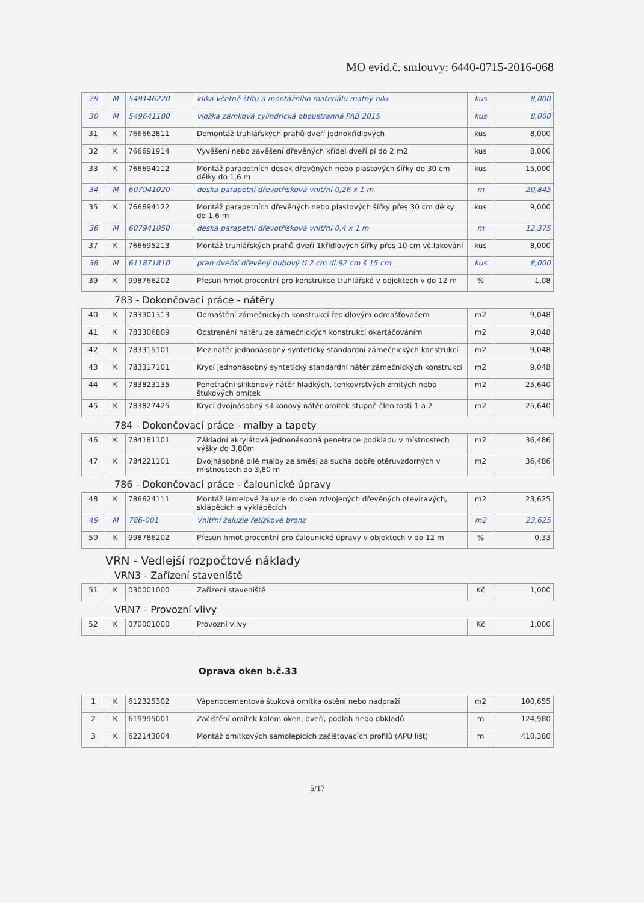MO evid.č. smlouvy: 6440-0715-2016-068
| 29 | M | 549146220 | klika včetně štítu a montážního materiálu matný nikl | kus | 8,000 |
| 30 | M | 549641100 | vložka zámková cylindrická oboustranná FAB 2015 | kus | 8,000 |
| 31 | K | 766662811 | Demontáž truhlářských prahů dveří jednokřídlových | kus | 8,000 |
| 32 | K | 766691914 | Vyvěšení nebo zavěšení dřevěných křídel dveří pl do 2 m2 | kus | 8,000 |
| 33 | K | 766694112 | Montáž parapetních desek dřevěných nebo plastových šířky do 30 cm délky do 1,6 m | kus | 15,000 |
| 34 | M | 607941020 | deska parapetní dřevotřísková vnitřní 0,26 x 1 m | m | 20,845 |
| 35 | K | 766694122 | Montáž parapetních dřevěných nebo plastových šířky přes 30 cm délky do 1,6 m | kus | 9,000 |
| 36 | M | 607941050 | deska parapetní dřevotřísková vnitřní 0,4 x 1 m | m | 12,375 |
| 37 | K | 766695213 | Montáž truhlářských prahů dveří 1křídlových šířky přes 10 cm vč.lakování | kus | 8,000 |
| 38 | M | 611871810 | prah dveřní dřevěný dubový tl 2 cm dl.92 cm š 15 cm | kus | 8,000 |
| 39 | K | 998766202 | Přesun hmot procentní pro konstrukce truhlářské v objektech v do 12 m | % | 1,08 |
783 - Dokončovací práce - nátěry
| 40 | K | 783301313 | Odmaštění zámečnických konstrukcí ředidlovým odmašťovačem | m2 | 9,048 |
| 41 | K | 783306809 | Odstranění nátěru ze zámečnických konstrukcí okartáčováním | m2 | 9,048 |
| 42 | K | 783315101 | Mezinátěr jednonásobný syntetický standardní zámečnických konstrukcí | m2 | 9,048 |
| 43 | K | 783317101 | Krycí jednonásobný syntetický standardní nátěr zámečnických konstrukcí | m2 | 9,048 |
| 44 | K | 783823135 | Penetrační silikonový nátěr hladkých, tenkovrstvých zrnitých nebo štukových omítek | m2 | 25,640 |
| 45 | K | 783827425 | Krycí dvojnásobný silikonový nátěr omítek stupně členitosti 1 a 2 | m2 | 25,640 |
784 - Dokončovací práce - malby a tapety
| 46 | K | 784181101 | Základní akrylátová jednonásobná penetrace podkladu v místnostech výšky do 3,80m | m2 | 36,486 |
| 47 | K | 784221101 | Dvojnásobné bílé malby ze směsí za sucha dobře otěruvzdorných v místnostech do 3,80 m | m2 | 36,486 |
786 - Dokončovací práce - čalounické úpravy
| 48 | K | 786624111 | Montáž lamelové žaluzie do oken zdvojených dřevěných otevíravých, sklápěcích a vyklápěcích | m2 | 23,625 |
| 49 | M | 786-001 | Vnitřní žaluzie řetízkové bronz | m2 | 23,625 |
| 50 | K | 998786202 | Přesun hmot procentní pro čalounické úpravy v objektech v do 12 m | % | 0,33 |
VRN - Vedlejší rozpočtové náklady
VRN3 - Zařízení staveniště
| 51 | K | 030001000 | Zařízení staveniště | Kč | 1,000 |
VRN7 - Provozní vlivy
| 52 | K | 070001000 | Provozní vlivy | Kč | 1,000 |
Oprava oken b.č.33
| 1 | K | 612325302 | Vápenocementová štuková omítka ostění nebo nadpraží | m2 | 100,655 |
| 2 | K | 619995001 | Začištění omítek kolem oken, dveří, podlah nebo obkladů | m | 124,980 |
| 3 | K | 622143004 | Montáž omítkových samolepicích začišťovacích profilů (APU lišt) | m | 410,380 |
5/17